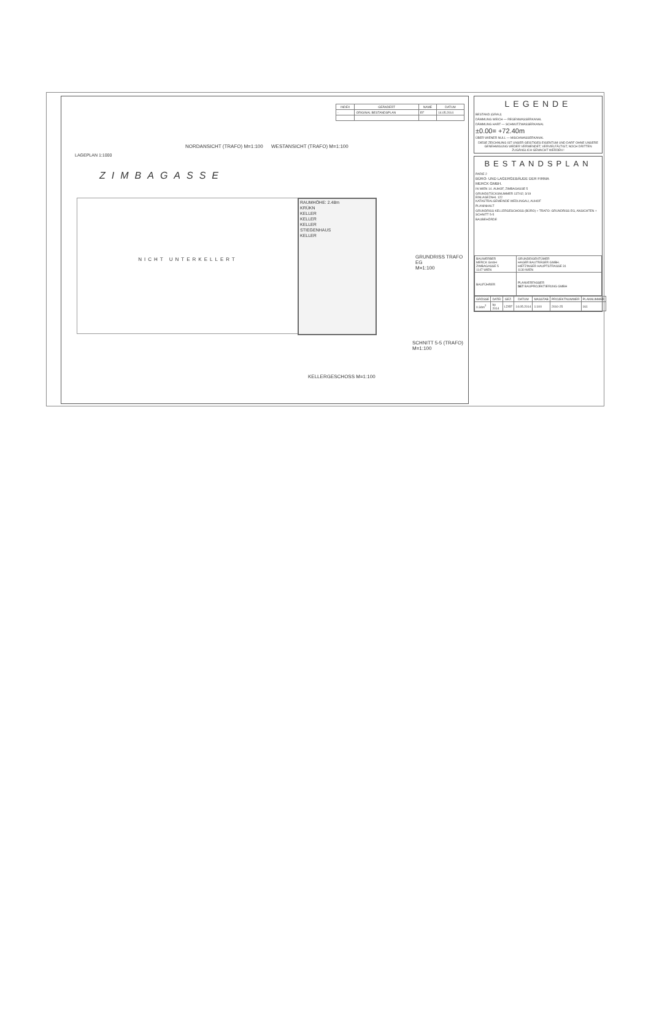LAGEPLAN 1:1000
NORDANSICHT (TRAFO) M=1:100 WESTANSICHT (TRAFO) M=1:100
| INDEX | GEÄNDERT | NAME | DATUM |
| --- | --- | --- | --- |
| - | ORIGINAL BESTANDSPLAN | EF | 14.05.2014 |
ZIMBAGASSE
NICHT UNTERKELLERT
RAUMHÖHE: 2.48m
KRÜKN
KELLER
KELLER
KELLER
STIEGENHAUS
KELLER
GRUNDRISS TRAFO EG
M=1:100
SCHNITT 5-5 (TRAFO)
M=1:100
KELLERGESCHOSS M=1:100
LEGENDE
BESTAND (GRAU)
DÄMMUNG WEICH — REGENWASSERKANAL
DÄMMUNG HART — SCHMUTZWASSERKANAL
±0.00= +72.40m
ÜBER WIENER NULL — MISCHWASSERKANAL
DIESE ZEICHNUNG IST UNSER GEISTIGES EIGENTUM UND DARF OHNE UNSERE GENEHMIGUNG WEDER VERWENDET, VERVIELFÄLTIGT, NOCH DRITTEN ZUGÄNGLICH GEMACHT WERDEN !
BESTANDSPLAN
PARIE 2
BÜRO- UND LAGERGEBÄUDE DER FIRMA
MERCK GMBH.
IN WIEN 14. AUHOF, ZIMBAGASSE 5
GRUNDSTÜCKSNUMMER 137/42; 3/19
EINLAGEZAHL 122
KATASTRALGEMEINDE WEDLINGAU, AUHOF
PLANINHALT
GRUNDRISS KELLERGESCHOSS (BÜRO) + TRAFO: GRUNDRISS EG, ANSICHTEN + SCHNITT 5-5
BAUBEHÖRDE
| BAUWERBER MERCK GmbH ZIMBAGASSE 5 1147 WIEN | GRUNDEIGENTÜMER HAGER BAUTRÄGER GMBH. HIETZINGER HAUPTSTRASSE 31 1130 WIEN |
| BAUFÜHRER | PLANVERFASSER SET BAUPROJEKTIERUNG GMBH |
| GRÖSSE | DATEI | GEZ. | DATUM | MASSTAB | PROJEKTNUMMER | PLANNUMMER |
| --- | --- | --- | --- | --- | --- | --- |
| 0.34m<sup>2</sup> | bp 2014 | LZ/EF | 14.05.2014 | 1:100 | 2010-25 | 161 |